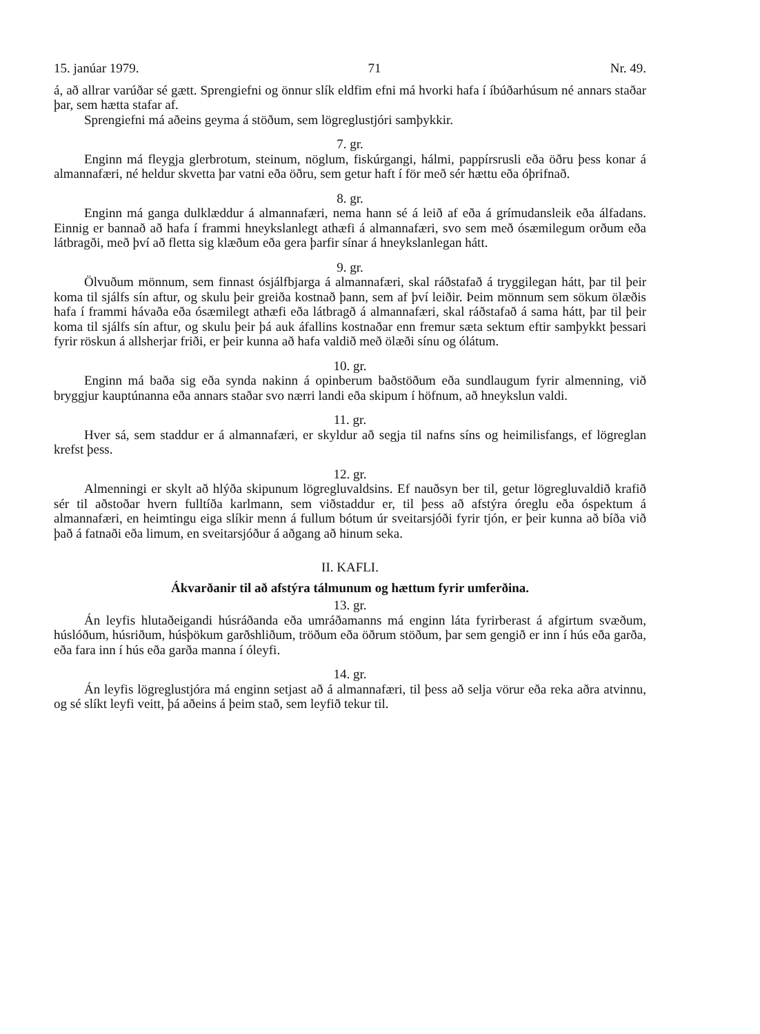15. janúar 1979. 71 Nr. 49.
á, að allrar varúðar sé gætt. Sprengiefni og önnur slík eldfim efni má hvorki hafa í íbúðarhúsum né annars staðar þar, sem hætta stafar af.
Sprengiefni má aðeins geyma á stöðum, sem lögreglustjóri samþykkir.
7. gr.
Enginn má fleygja glerbrotum, steinum, nöglum, fiskúrgangi, hálmi, pappírsrusli eða öðru þess konar á almannafæri, né heldur skvetta þar vatni eða öðru, sem getur haft í för með sér hættu eða óþrifnað.
8. gr.
Enginn má ganga dulklæddur á almannafæri, nema hann sé á leið af eða á grímudansleik eða álfadans. Einnig er bannað að hafa í frammi hneykslanlegt athæfi á almannafæri, svo sem með ósæmilegum orðum eða látbragði, með því að fletta sig klæðum eða gera þarfir sínar á hneykslanlegan hátt.
9. gr.
Ölvuðum mönnum, sem finnast ósjálfbjarga á almannafæri, skal ráðstafað á tryggilegan hátt, þar til þeir koma til sjálfs sín aftur, og skulu þeir greiða kostnað þann, sem af því leiðir. Þeim mönnum sem sökum ölæðis hafa í frammi hávaða eða ósæmilegt athæfi eða látbragð á almannafæri, skal ráðstafað á sama hátt, þar til þeir koma til sjálfs sín aftur, og skulu þeir þá auk áfallins kostnaðar enn fremur sæta sektum eftir samþykkt þessari fyrir röskun á allsherjar friði, er þeir kunna að hafa valdið með ölæði sínu og ólátum.
10. gr.
Enginn má baða sig eða synda nakinn á opinberum baðstöðum eða sundlaugum fyrir almenning, við bryggjur kauptúnanna eða annars staðar svo nærri landi eða skipum í höfnum, að hneykslun valdi.
11. gr.
Hver sá, sem staddur er á almannafæri, er skyldur að segja til nafns síns og heimilisfangs, ef lögreglan krefst þess.
12. gr.
Almenningi er skylt að hlýða skipunum lögregluvaldsins. Ef nauðsyn ber til, getur lögregluvaldið krafið sér til aðstoðar hvern fulltíða karlmann, sem viðstaddur er, til þess að afstýra óreglu eða óspektum á almannafæri, en heimtingu eiga slíkir menn á fullum bótum úr sveitarsjóði fyrir tjón, er þeir kunna að bíða við það á fatnaði eða limum, en sveitarsjóður á aðgang að hinum seka.
II. KAFLI.
Ákvarðanir til að afstýra tálmunum og hættum fyrir umferðina.
13. gr.
Án leyfis hlutaðeigandi húsráðanda eða umráðamanns má enginn láta fyrirberast á afgirtum svæðum, húslóðum, húsriðum, húsþökum garðshliðum, tröðum eða öðrum stöðum, þar sem gengið er inn í hús eða garða, eða fara inn í hús eða garða manna í óleyfi.
14. gr.
Án leyfis lögreglustjóra má enginn setjast að á almannafæri, til þess að selja vörur eða reka aðra atvinnu, og sé slíkt leyfi veitt, þá aðeins á þeim stað, sem leyfið tekur til.